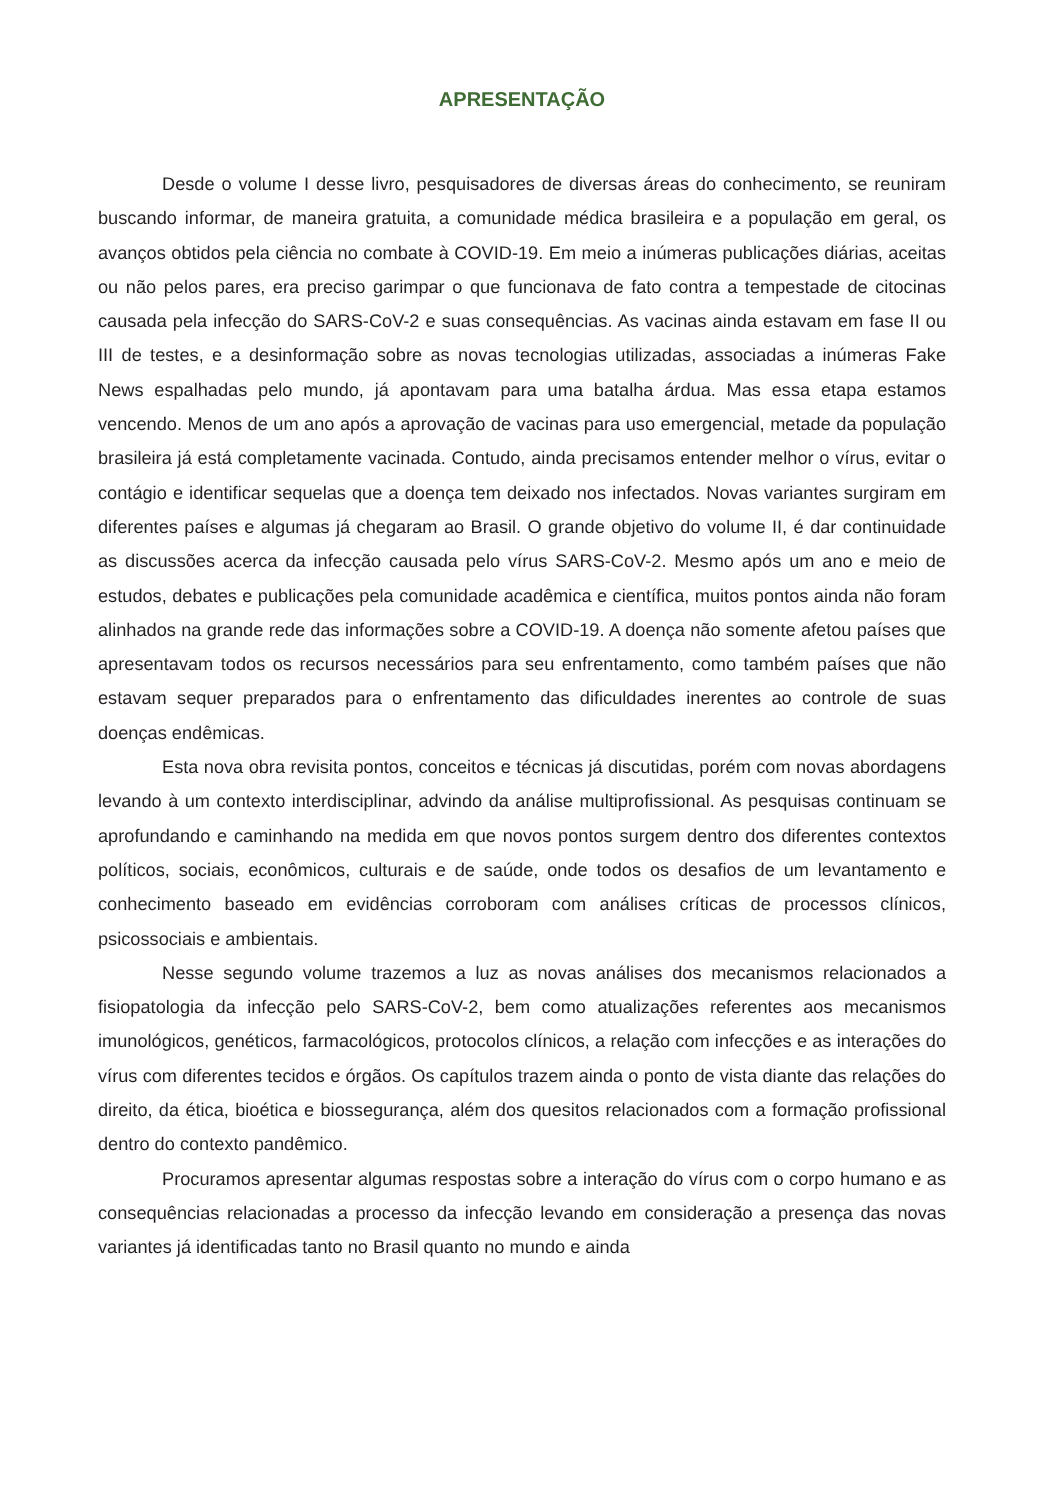APRESENTAÇÃO
Desde o volume I desse livro, pesquisadores de diversas áreas do conhecimento, se reuniram buscando informar, de maneira gratuita, a comunidade médica brasileira e a população em geral, os avanços obtidos pela ciência no combate à COVID-19. Em meio a inúmeras publicações diárias, aceitas ou não pelos pares, era preciso garimpar o que funcionava de fato contra a tempestade de citocinas causada pela infecção do SARS-CoV-2 e suas consequências. As vacinas ainda estavam em fase II ou III de testes, e a desinformação sobre as novas tecnologias utilizadas, associadas a inúmeras Fake News espalhadas pelo mundo, já apontavam para uma batalha árdua. Mas essa etapa estamos vencendo. Menos de um ano após a aprovação de vacinas para uso emergencial, metade da população brasileira já está completamente vacinada. Contudo, ainda precisamos entender melhor o vírus, evitar o contágio e identificar sequelas que a doença tem deixado nos infectados. Novas variantes surgiram em diferentes países e algumas já chegaram ao Brasil. O grande objetivo do volume II, é dar continuidade as discussões acerca da infecção causada pelo vírus SARS-CoV-2. Mesmo após um ano e meio de estudos, debates e publicações pela comunidade acadêmica e científica, muitos pontos ainda não foram alinhados na grande rede das informações sobre a COVID-19. A doença não somente afetou países que apresentavam todos os recursos necessários para seu enfrentamento, como também países que não estavam sequer preparados para o enfrentamento das dificuldades inerentes ao controle de suas doenças endêmicas.
Esta nova obra revisita pontos, conceitos e técnicas já discutidas, porém com novas abordagens levando à um contexto interdisciplinar, advindo da análise multiprofissional. As pesquisas continuam se aprofundando e caminhando na medida em que novos pontos surgem dentro dos diferentes contextos políticos, sociais, econômicos, culturais e de saúde, onde todos os desafios de um levantamento e conhecimento baseado em evidências corroboram com análises críticas de processos clínicos, psicossociais e ambientais.
Nesse segundo volume trazemos a luz as novas análises dos mecanismos relacionados a fisiopatologia da infecção pelo SARS-CoV-2, bem como atualizações referentes aos mecanismos imunológicos, genéticos, farmacológicos, protocolos clínicos, a relação com infecções e as interações do vírus com diferentes tecidos e órgãos. Os capítulos trazem ainda o ponto de vista diante das relações do direito, da ética, bioética e biossegurança, além dos quesitos relacionados com a formação profissional dentro do contexto pandêmico.
Procuramos apresentar algumas respostas sobre a interação do vírus com o corpo humano e as consequências relacionadas a processo da infecção levando em consideração a presença das novas variantes já identificadas tanto no Brasil quanto no mundo e ainda